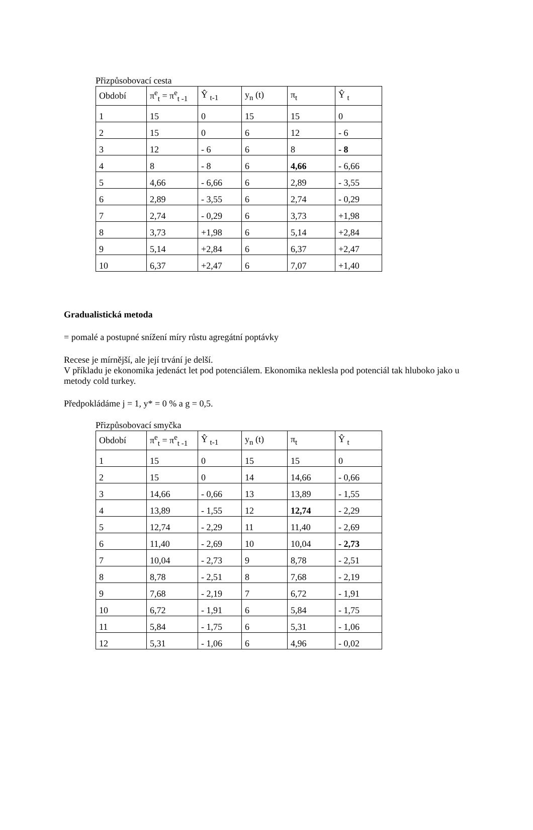Přizpůsobovací cesta
| Období | π<sup>e</sup><sub>t</sub> = π<sup>e</sup><sub>t -1</sub> | Ŷ <sub>t-1</sub> | y<sub>n</sub> (t) | π<sub>t</sub> | Ŷ <sub>t</sub> |
| 1 | 15 | 0 | 15 | 15 | 0 |
| 2 | 15 | 0 | 6 | 12 | - 6 |
| 3 | 12 | - 6 | 6 | 8 | - 8 |
| 4 | 8 | - 8 | 6 | 4,66 | - 6,66 |
| 5 | 4,66 | - 6,66 | 6 | 2,89 | - 3,55 |
| 6 | 2,89 | - 3,55 | 6 | 2,74 | - 0,29 |
| 7 | 2,74 | - 0,29 | 6 | 3,73 | +1,98 |
| 8 | 3,73 | +1,98 | 6 | 5,14 | +2,84 |
| 9 | 5,14 | +2,84 | 6 | 6,37 | +2,47 |
| 10 | 6,37 | +2,47 | 6 | 7,07 | +1,40 |
Gradualistická metoda
= pomalé a postupné snížení míry růstu agregátní poptávky
Recese je mírnější, ale její trvání je delší.
V příkladu je ekonomika jedenáct let pod potenciálem. Ekonomika neklesla pod potenciál tak hluboko jako u metody cold turkey.
Předpokládáme j = 1, y* = 0 % a g = 0,5.
Přizpůsobovací smyčka
| Období | π<sup>e</sup><sub>t</sub> = π<sup>e</sup><sub>t -1</sub> | Ŷ <sub>t-1</sub> | y<sub>n</sub> (t) | π<sub>t</sub> | Ŷ <sub>t</sub> |
| 1 | 15 | 0 | 15 | 15 | 0 |
| 2 | 15 | 0 | 14 | 14,66 | - 0,66 |
| 3 | 14,66 | - 0,66 | 13 | 13,89 | - 1,55 |
| 4 | 13,89 | - 1,55 | 12 | 12,74 | - 2,29 |
| 5 | 12,74 | - 2,29 | 11 | 11,40 | - 2,69 |
| 6 | 11,40 | - 2,69 | 10 | 10,04 | - 2,73 |
| 7 | 10,04 | - 2,73 | 9 | 8,78 | - 2,51 |
| 8 | 8,78 | - 2,51 | 8 | 7,68 | - 2,19 |
| 9 | 7,68 | - 2,19 | 7 | 6,72 | - 1,91 |
| 10 | 6,72 | - 1,91 | 6 | 5,84 | - 1,75 |
| 11 | 5,84 | - 1,75 | 6 | 5,31 | - 1,06 |
| 12 | 5,31 | - 1,06 | 6 | 4,96 | - 0,02 |